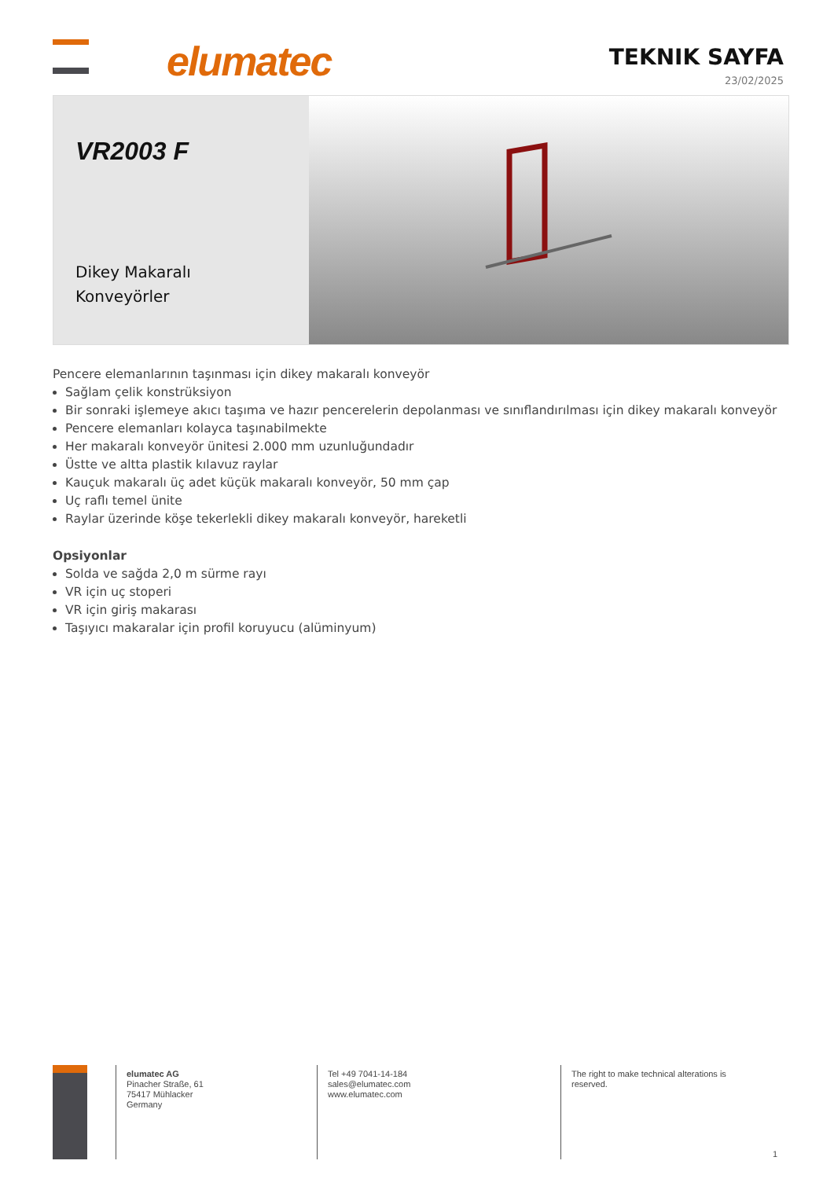elumatec
TEKNIK SAYFA
23/02/2025
VR2003 F
Dikey Makaralı Konveyörler
Pencere elemanlarının taşınması için dikey makaralı konveyör
Sağlam çelik konstrüksiyon
Bir sonraki işlemeye akıcı taşıma ve hazır pencerelerin depolanması ve sınıflandırılması için dikey makaralı konveyör
Pencere elemanları kolayca taşınabilmekte
Her makaralı konveyör ünitesi 2.000 mm uzunluğundadır
Üstte ve altta plastik kılavuz raylar
Kauçuk makaralı üç adet küçük makaralı konveyör, 50 mm çap
Uç raflı temel ünite
Raylar üzerinde köşe tekerlekli dikey makaralı konveyör, hareketli
Opsiyonlar
Solda ve sağda 2,0 m sürme rayı
VR için uç stoperi
VR için giriş makarası
Taşıyıcı makaralar için profil koruyucu (alüminyum)
elumatec AG
Pinacher Straße, 61
75417 Mühlacker
Germany
Tel +49 7041-14-184
sales@elumatec.com
www.elumatec.com
The right to make technical alterations is
reserved.
1